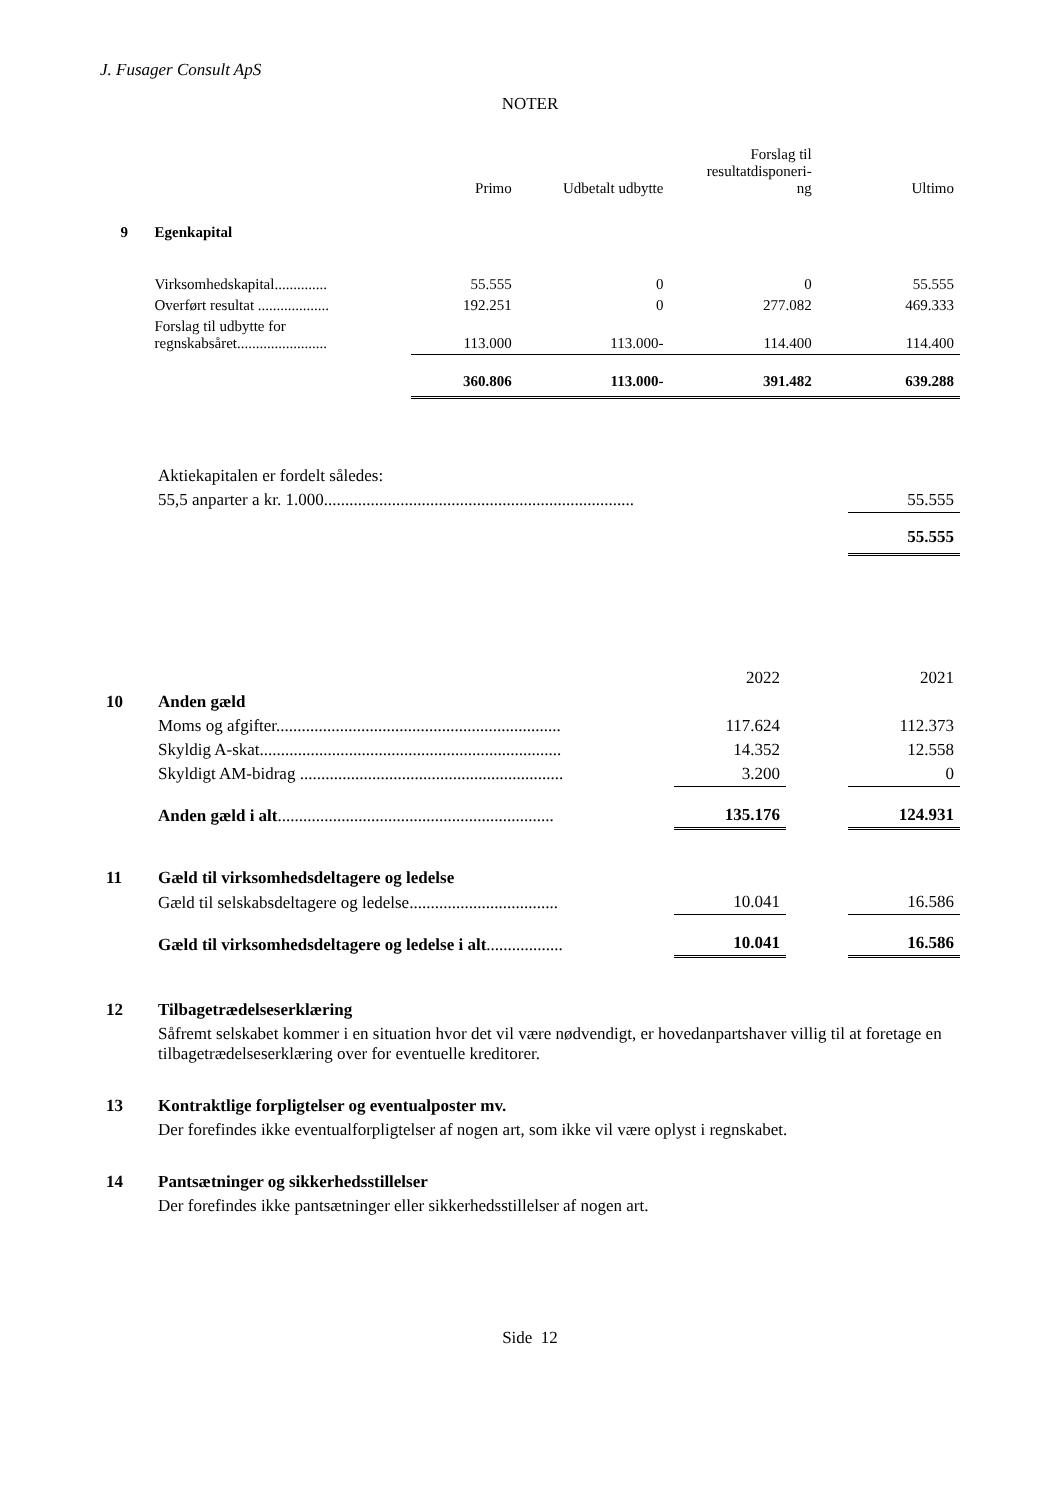J. Fusager Consult ApS
NOTER
| | | Primo | Udbetalt udbytte | Forslag til resultatdisponeri- ng | Ultimo |
| --- | --- | --- | --- | --- | --- |
| 9 | Egenkapital | | | | |
| | Virksomhedskapital.............. | 55.555 | 0 | 0 | 55.555 |
| | Overført resultat ................... | 192.251 | 0 | 277.082 | 469.333 |
| | Forslag til udbytte for regnskabsåret........................ | 113.000 | 113.000- | 114.400 | 114.400 |
| | | 360.806 | 113.000- | 391.482 | 639.288 |
| | Aktiekapitalen er fordelt således: | |
| | 55,5 anparter a kr. 1.000......................................................................... | 55.555 |
| | | 55.555 |
| | | 2022 | | 2021 |
| 10 | Anden gæld | | | |
| | Moms og afgifter................................................................... | 117.624 | | 112.373 |
| | Skyldig A-skat....................................................................... | 14.352 | | 12.558 |
| | Skyldigt AM-bidrag .............................................................. | 3.200 | | 0 |
| | Anden gæld i alt ................................................................. | 135.176 | | 124.931 |
| 11 | Gæld til virksomhedsdeltagere og ledelse | | | |
| | Gæld til selskabsdeltagere og ledelse................................... | 10.041 | | 16.586 |
| | Gæld til virksomhedsdeltagere og ledelse i alt .................. | 10.041 | | 16.586 |
| 12 | Tilbagetrædelseserklæring |
| | Såfremt selskabet kommer i en situation hvor det vil være nødvendigt, er hovedanpartshaver villig til at foretage en tilbagetrædelseserklæring over for eventuelle kreditorer. |
| 13 | Kontraktlige forpligtelser og eventualposter mv. |
| | Der forefindes ikke eventualforpligtelser af nogen art, som ikke vil være oplyst i regnskabet. |
| 14 | Pantsætninger og sikkerhedsstillelser |
| | Der forefindes ikke pantsætninger eller sikkerhedsstillelser af nogen art. |
Side 12